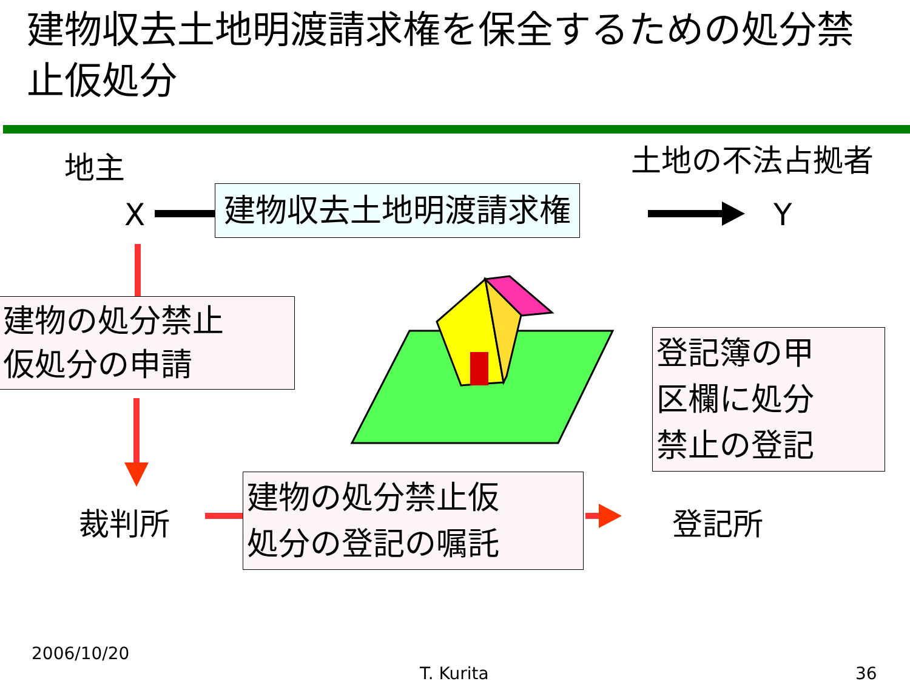建物収去土地明渡請求権を保全するための処分禁止仮処分
地主 土地の不法占拠者
X 建物収去土地明渡請求権 Y
建物の処分禁止
仮処分の申請
登記簿の甲
区欄に処分
禁止の登記
裁判所
建物の処分禁止仮
処分の登記の嘱託
登記所
2006/10/20
T. Kurita 36